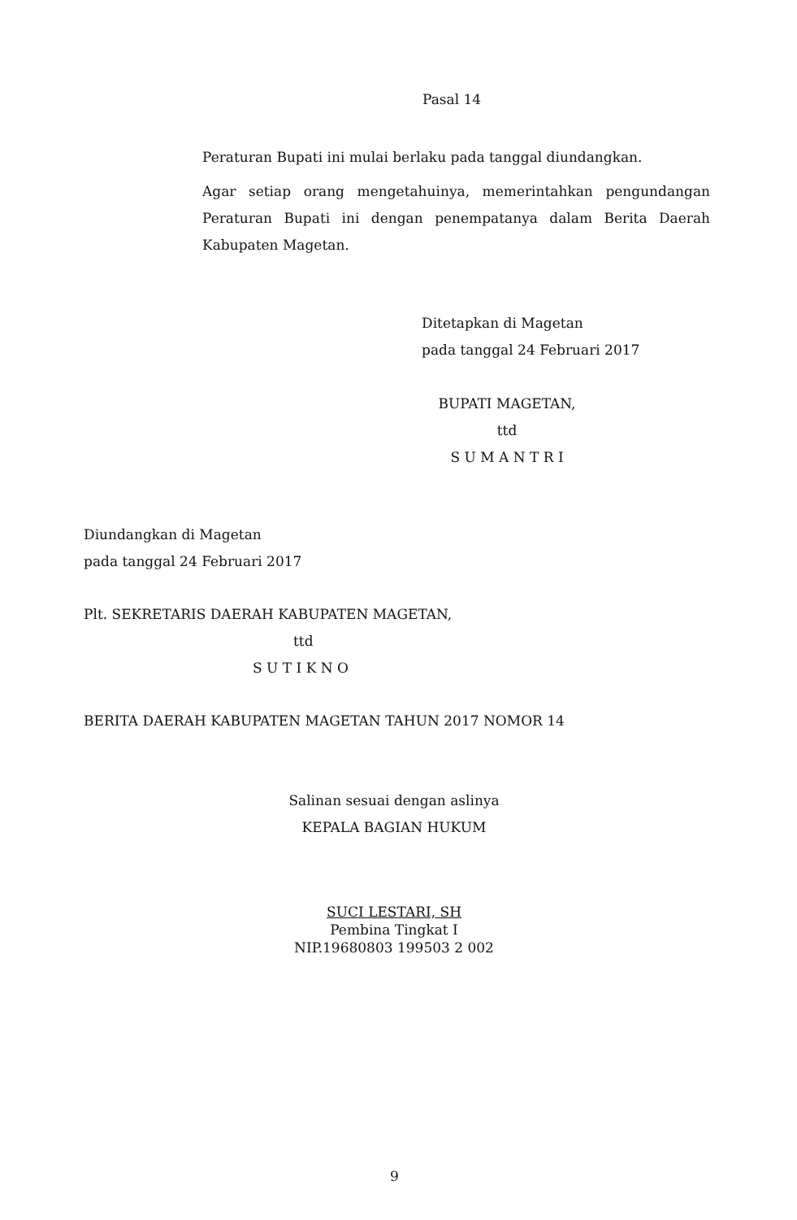Pasal 14
Peraturan Bupati ini mulai berlaku pada tanggal diundangkan.
Agar setiap orang mengetahuinya, memerintahkan pengundangan Peraturan Bupati ini dengan penempatanya dalam Berita Daerah Kabupaten Magetan.
Ditetapkan di Magetan
pada tanggal 24 Februari 2017
BUPATI MAGETAN,
ttd
S U M A N T R I
Diundangkan di Magetan
pada tanggal 24 Februari 2017
Plt. SEKRETARIS DAERAH KABUPATEN MAGETAN,
ttd
S U T I K N O
BERITA DAERAH KABUPATEN MAGETAN TAHUN 2017 NOMOR 14
Salinan sesuai dengan aslinya
KEPALA BAGIAN HUKUM
SUCI LESTARI, SH
Pembina Tingkat I
NIP.19680803 199503 2 002
9